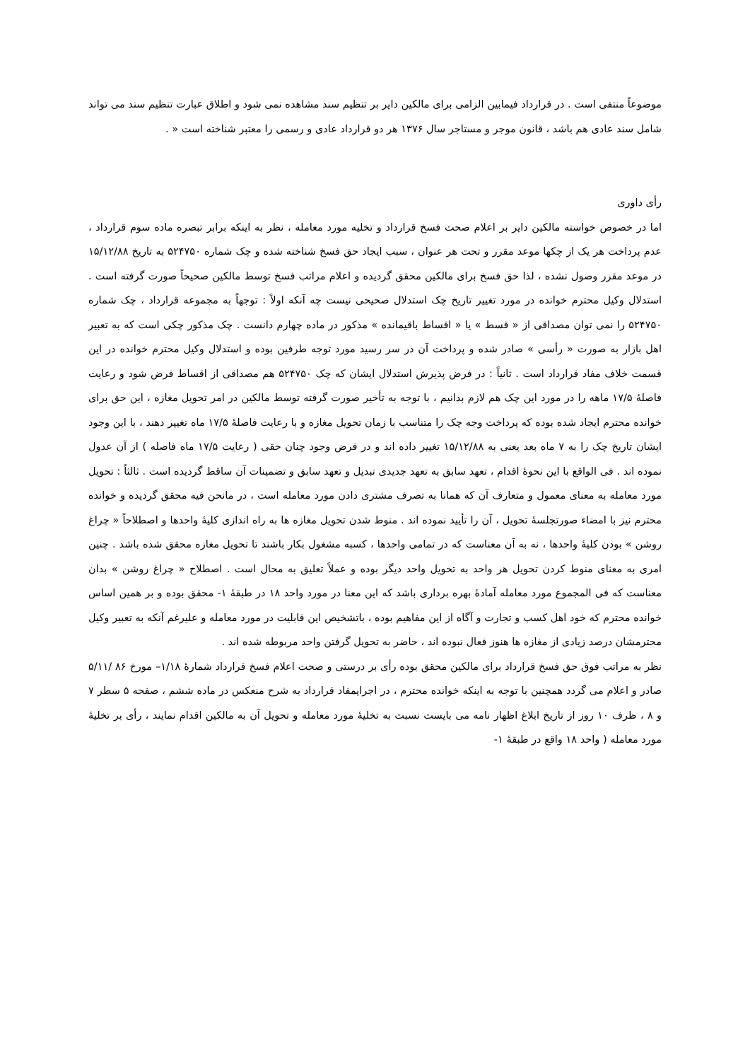موضوعاً منتفی است . در قرارداد فیمابین الزامی برای مالکین دایر بر تنظیم سند مشاهده نمی شود و اطلاق عبارت تنظیم سند می تواند شامل سند عادی هم باشد ، قانون موجر و مستاجر سال ۱۳۷۶ هر دو قرارداد عادی و رسمی را معتبر شناخته است « .
رأی داوری
اما در خصوص خواسته مالکین دایر بر اعلام صحت فسخ قرارداد و تخلیه مورد معامله ، نظر به اینکه برابر تبصره ماده سوم قرارداد ، عدم پرداخت هر یک از چکها موعد مقرر و تحت هر عنوان ، سبب ایجاد حق فسخ شناخته شده و چک شماره ۵۲۴۷۵۰ به تاریخ ۱۵/۱۲/۸۸ در موعد مقرر وصول نشده ، لذا حق فسخ برای مالکین محقق گردیده و اعلام مراتب فسخ توسط مالکین صحیحاً صورت گرفته است . استدلال وکیل محترم خوانده در مورد تغییر تاریخ چک استدلال صحیحی نیست چه آنکه اولاً : توجهاً به مجموعه قرارداد ، چک شماره ۵۲۴۷۵۰ را نمی توان مصداقی از « قسط » یا « اقساط باقیمانده » مذکور در ماده چهارم دانست . چک مذکور چکی است که به تعبیر اهل بازار به صورت « رأسی » صادر شده و پرداخت آن در سر رسید مورد توجه طرفین بوده و استدلال وکیل محترم خوانده در این قسمت خلاف مفاد قرارداد است . ثانیاً : در فرض پذیرش استدلال ایشان که چک ۵۲۴۷۵۰ هم مصداقی از اقساط فرض شود و رعایت فاصلهٔ ۱۷/۵ ماهه را در مورد این چک هم لازم بدانیم ، با توجه به تأخیر صورت گرفته توسط مالکین در امر تحویل مغازه ، این حق برای خوانده محترم ایجاد شده بوده که پرداخت وجه چک را متناسب با زمان تحویل مغازه و با رعایت فاصلهٔ ۱۷/۵ ماه تغییر دهند ، با این وجود ایشان تاریخ چک را به ۷ ماه بعد یعنی به ۱۵/۱۲/۸۸ تغییر داده اند و در فرض وجود چنان حقی ( رعایت ۱۷/۵ ماه فاصله ) از آن عدول نموده اند . فی الواقع با این نحوهٔ اقدام ، تعهد سابق به تعهد جدیدی تبدیل و تعهد سابق و تضمینات آن ساقط گردیده است . ثالثاً : تحویل مورد معامله به معنای معمول و متعارف آن که همانا به تصرف مشتری دادن مورد معامله است ، در مانحن فیه محقق گردیده و خوانده محترم نیز با امضاء صورتجلسهٔ تحویل ، آن را تأیید نموده اند . منوط شدن تحویل مغازه ها به راه اندازی کلیهٔ واحدها و اصطلاحاً « چراغ روشن » بودن کلیهٔ واحدها ، نه به آن معناست که در تمامی واحدها ، کسبه مشغول بکار باشند تا تحویل مغازه محقق شده باشد . چنین امری به معنای منوط کردن تحویل هر واحد به تحویل واحد دیگر بوده و عملاً تعلیق به محال است . اصطلاح « چراغ روشن » بدان معناست که فی المجموع مورد معامله آمادهٔ بهره برداری باشد که این معنا در مورد واحد ۱۸ در طبقهٔ ۱- محقق بوده و بر همین اساس خوانده محترم که خود اهل کسب و تجارت و آگاه از این مفاهیم بوده ، باتشخیص این قابلیت در مورد معامله و علیرغم آنکه به تعبیر وکیل محترمشان درصد زیادی از مغازه ها هنوز فعال نبوده اند ، حاضر به تحویل گرفتن واحد مربوطه شده اند .
نظر به مراتب فوق حق فسخ قرارداد برای مالکین محقق بوده رأی بر درستی و صحت اعلام فسخ قرارداد شمارهٔ ۱/۱۸– مورخ ۸۶ /۵/۱۱ صادر و اعلام می گردد همچنین با توجه به اینکه خوانده محترم ، در اجرایمفاد قرارداد به شرح منعکس در ماده ششم ، صفحه ۵ سطر ۷ و ۸ ، ظرف ۱۰ روز از تاریخ ابلاغ اظهار نامه می بایست نسبت به تخلیهٔ مورد معامله و تحویل آن به مالکین اقدام نمایند ، رأی بر تخلیهٔ مورد معامله ( واحد ۱۸ واقع در طبقهٔ ۱-